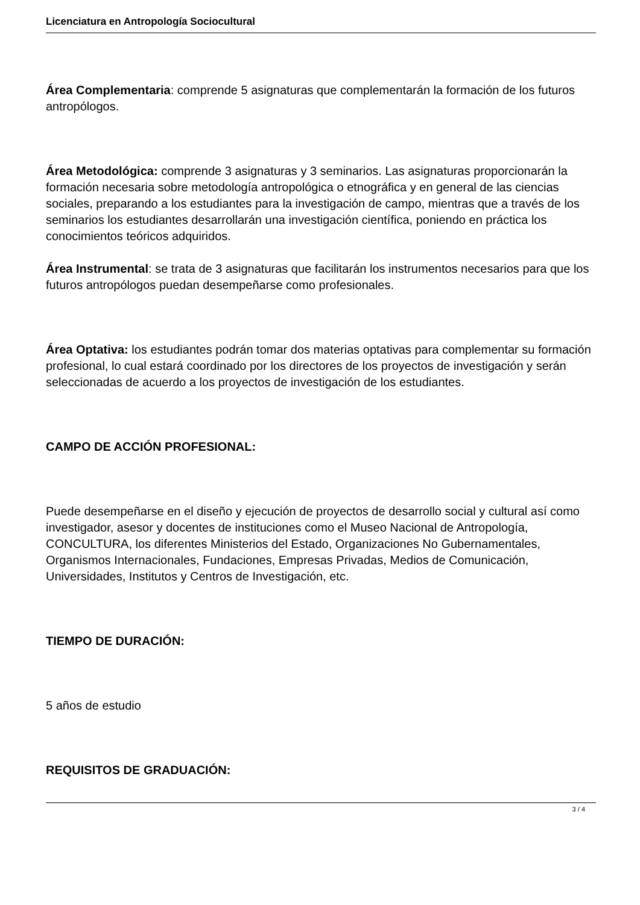Licenciatura en Antropología Sociocultural
Área Complementaria: comprende 5 asignaturas que complementarán la formación de los futuros antropólogos.
Área Metodológica: comprende 3 asignaturas y 3 seminarios. Las asignaturas proporcionarán la formación necesaria sobre metodología antropológica o etnográfica y en general de las ciencias sociales, preparando a los estudiantes para la investigación de campo, mientras que a través de los seminarios los estudiantes desarrollarán una investigación científica, poniendo en práctica los conocimientos teóricos adquiridos.
Área Instrumental: se trata de 3 asignaturas que facilitarán los instrumentos necesarios para que los futuros antropólogos puedan desempeñarse como profesionales.
Área Optativa: los estudiantes podrán tomar dos materias optativas para complementar su formación profesional, lo cual estará coordinado por los directores de los proyectos de investigación y serán seleccionadas de acuerdo a los proyectos de investigación de los estudiantes.
CAMPO DE ACCIÓN PROFESIONAL:
Puede desempeñarse en el diseño y ejecución de proyectos de desarrollo social y cultural así como investigador, asesor y docentes de instituciones como el Museo Nacional de Antropología, CONCULTURA, los diferentes Ministerios del Estado, Organizaciones No Gubernamentales, Organismos Internacionales, Fundaciones, Empresas Privadas, Medios de Comunicación, Universidades, Institutos y Centros de Investigación, etc.
TIEMPO DE DURACIÓN:
5 años de estudio
REQUISITOS DE GRADUACIÓN:
3 / 4